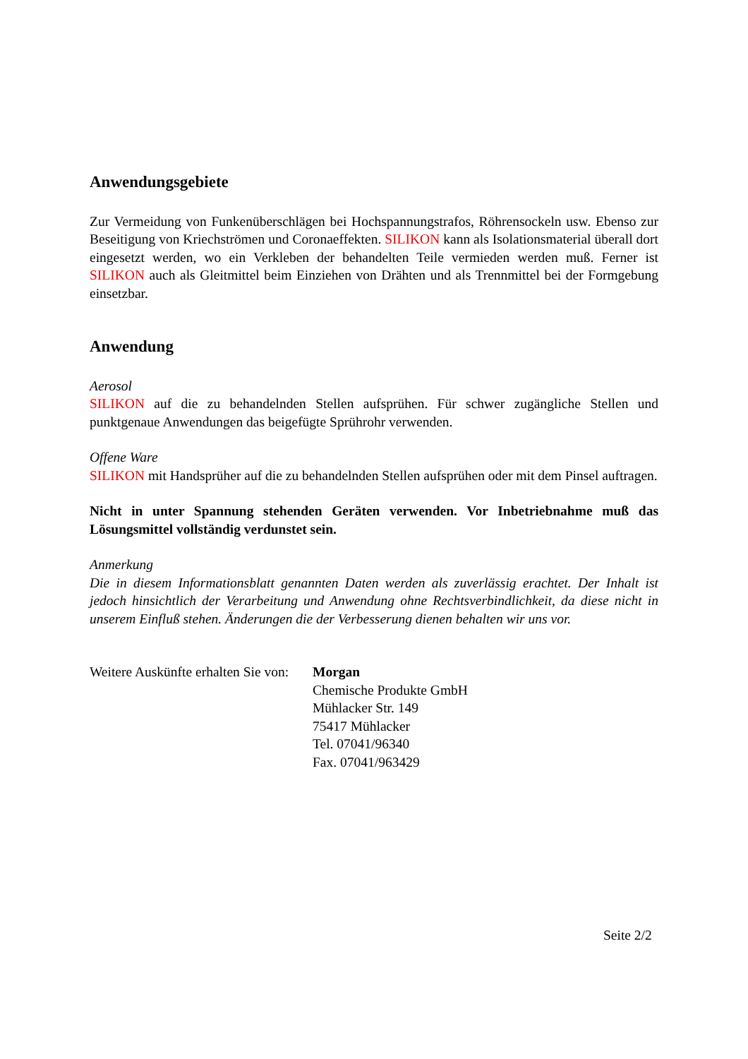Anwendungsgebiete
Zur Vermeidung von Funkenüberschlägen bei Hochspannungstrafos, Röhrensockeln usw. Ebenso zur Beseitigung von Kriechströmen und Coronaeffekten. SILIKON kann als Isolationsmaterial überall dort eingesetzt werden, wo ein Verkleben der behandelten Teile vermieden werden muß. Ferner ist SILIKON auch als Gleitmittel beim Einziehen von Drähten und als Trennmittel bei der Formgebung einsetzbar.
Anwendung
Aerosol
SILIKON auf die zu behandelnden Stellen aufsprühen. Für schwer zugängliche Stellen und punktgenaue Anwendungen das beigefügte Sprührohr verwenden.
Offene Ware
SILIKON mit Handsprüher auf die zu behandelnden Stellen aufsprühen oder mit dem Pinsel auftragen.
Nicht in unter Spannung stehenden Geräten verwenden. Vor Inbetriebnahme muß das Lösungsmittel vollständig verdunstet sein.
Anmerkung
Die in diesem Informationsblatt genannten Daten werden als zuverlässig erachtet. Der Inhalt ist jedoch hinsichtlich der Verarbeitung und Anwendung ohne Rechtsverbindlichkeit, da diese nicht in unserem Einfluß stehen. Änderungen die der Verbesserung dienen behalten wir uns vor.
Weitere Auskünfte erhalten Sie von:
Morgan
Chemische Produkte GmbH
Mühlacker Str. 149
75417 Mühlacker
Tel. 07041/96340
Fax. 07041/963429
Seite 2/2